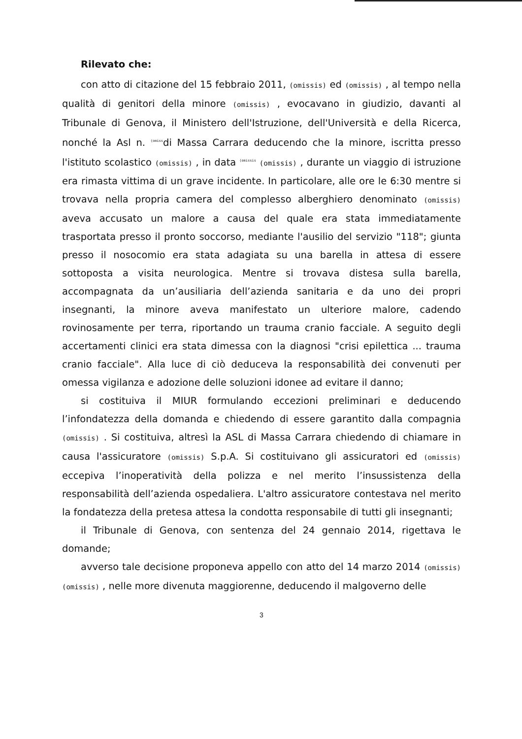Rilevato che:
con atto di citazione del 15 febbraio 2011, (omissis) ed (omissis) , al tempo nella qualità di genitori della minore (omissis) , evocavano in giudizio, davanti al Tribunale di Genova, il Ministero dell'Istruzione, dell'Università e della Ricerca, nonché la Asl n. <sup>(omiss</sup>di Massa Carrara deducendo che la minore, iscritta presso l'istituto scolastico (omissis) , in data <sup>(omissis</sup> (omissis) , durante un viaggio di istruzione era rimasta vittima di un grave incidente. In particolare, alle ore le 6:30 mentre si trovava nella propria camera del complesso alberghiero denominato (omissis) aveva accusato un malore a causa del quale era stata immediatamente trasportata presso il pronto soccorso, mediante l'ausilio del servizio "118"; giunta presso il nosocomio era stata adagiata su una barella in attesa di essere sottoposta a visita neurologica. Mentre si trovava distesa sulla barella, accompagnata da un’ausiliaria dell’azienda sanitaria e da uno dei propri insegnanti, la minore aveva manifestato un ulteriore malore, cadendo rovinosamente per terra, riportando un trauma cranio facciale. A seguito degli accertamenti clinici era stata dimessa con la diagnosi "crisi epilettica ... trauma cranio facciale". Alla luce di ciò deduceva la responsabilità dei convenuti per omessa vigilanza e adozione delle soluzioni idonee ad evitare il danno;
si costituiva il MIUR formulando eccezioni preliminari e deducendo l’infondatezza della domanda e chiedendo di essere garantito dalla compagnia (omissis) . Si costituiva, altresì la ASL di Massa Carrara chiedendo di chiamare in causa l'assicuratore (omissis) S.p.A. Si costituivano gli assicuratori ed (omissis) eccepiva l’inoperatività della polizza e nel merito l’insussistenza della responsabilità dell’azienda ospedaliera. L'altro assicuratore contestava nel merito la fondatezza della pretesa attesa la condotta responsabile di tutti gli insegnanti;
il Tribunale di Genova, con sentenza del 24 gennaio 2014, rigettava le domande;
avverso tale decisione proponeva appello con atto del 14 marzo 2014 (omissis) (omissis) , nelle more divenuta maggiorenne, deducendo il malgoverno delle
3